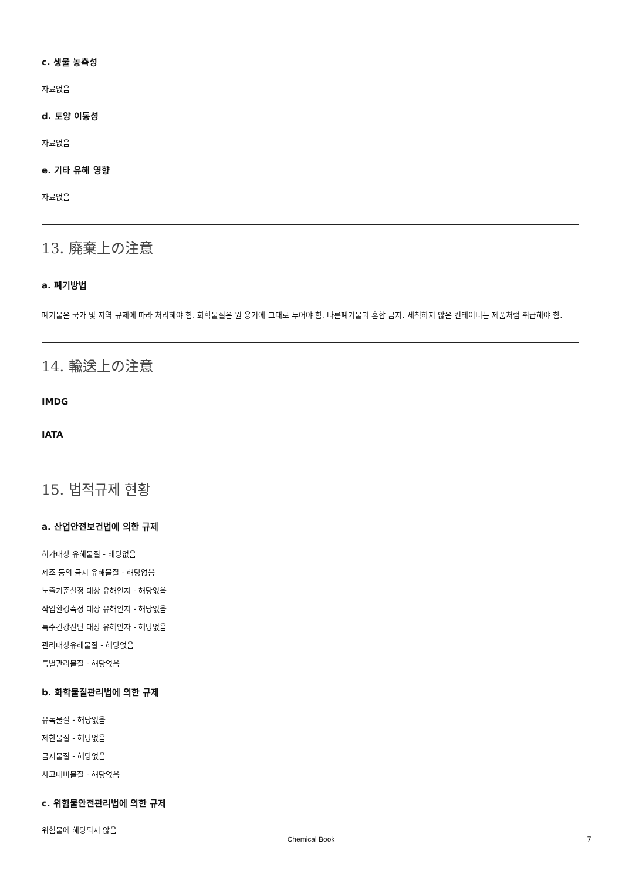c. 생물 농축성
자료없음
d. 토양 이동성
자료없음
e. 기타 유해 영향
자료없음
13. 廃棄上の注意
a. 폐기방법
폐기물은 국가 및 지역 규제에 따라 처리해야 함. 화학물질은 원 용기에 그대로 두어야 함. 다른폐기물과 혼합 금지. 세척하지 않은 컨테이너는 제품처럼 취급해야 함.
14. 輸送上の注意
IMDG
IATA
15. 법적규제 현황
a. 산업안전보건법에 의한 규제
허가대상 유해물질 - 해당없음
제조 등의 금지 유해물질 - 해당없음
노출기준설정 대상 유해인자 - 해당없음
작업환경측정 대상 유해인자 - 해당없음
특수건강진단 대상 유해인자 - 해당없음
관리대상유해물질 - 해당없음
특별관리물질 - 해당없음
b. 화학물질관리법에 의한 규제
유독물질 - 해당없음
제한물질 - 해당없음
금지물질 - 해당없음
사고대비물질 - 해당없음
c. 위험물안전관리법에 의한 규제
위험물에 해당되지 않음
Chemical Book 7